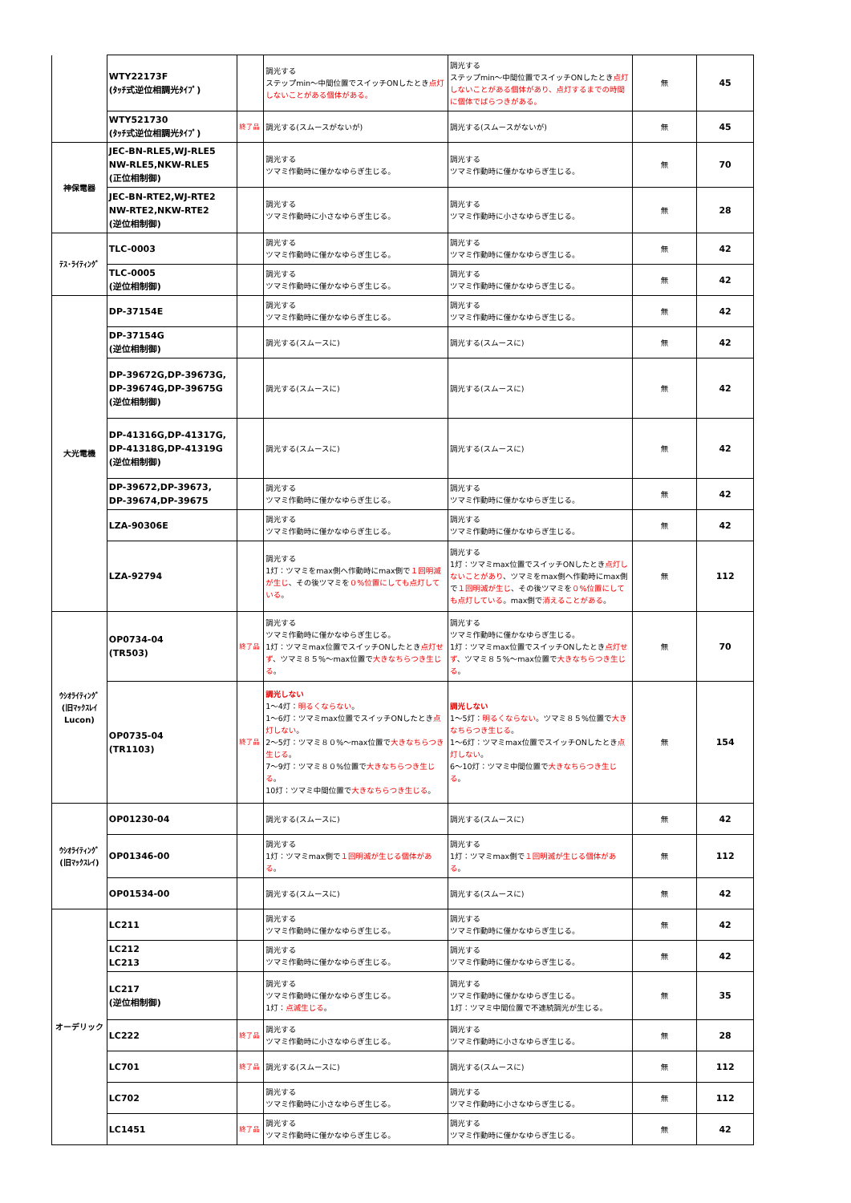| | WTY22173F (ﾀｯﾁ式逆位相調光ﾀｲﾌﾟ) | | 調光する ステップmin～中間位置でスイッチONしたとき 点灯しないことがある個体がある。 | 調光する ステップmin～中間位置でスイッチONしたとき 点灯しないことがある個体があり、点灯するまでの時間に個体でばらつきがある。 | 無 | 45 |
| | WTY521730 (ﾀｯﾁ式逆位相調光ﾀｲﾌﾟ) | 終了品 | 調光する(スムースがないが) | 調光する(スムースがないが) | 無 | 45 |
| 神保電器 | JEC-BN-RLE5,WJ-RLE5 NW-RLE5,NKW-RLE5 (正位相制御) | | 調光する ツマミ作動時に僅かなゆらぎ生じる。 | 調光する ツマミ作動時に僅かなゆらぎ生じる。 | 無 | 70 |
| | JEC-BN-RTE2,WJ-RTE2 NW-RTE2,NKW-RTE2 (逆位相制御) | | 調光する ツマミ作動時に小さなゆらぎ生じる。 | 調光する ツマミ作動時に小さなゆらぎ生じる。 | 無 | 28 |
| ﾃｽ･ﾗｲﾃｨﾝｸﾞ | TLC-0003 | | 調光する ツマミ作動時に僅かなゆらぎ生じる。 | 調光する ツマミ作動時に僅かなゆらぎ生じる。 | 無 | 42 |
| | TLC-0005 (逆位相制御) | | 調光する ツマミ作動時に僅かなゆらぎ生じる。 | 調光する ツマミ作動時に僅かなゆらぎ生じる。 | 無 | 42 |
| 大光電機 | DP-37154E | | 調光する ツマミ作動時に僅かなゆらぎ生じる。 | 調光する ツマミ作動時に僅かなゆらぎ生じる。 | 無 | 42 |
| | DP-37154G (逆位相制御) | | 調光する(スムースに) | 調光する(スムースに) | 無 | 42 |
| | DP-39672G,DP-39673G, DP-39674G,DP-39675G (逆位相制御) | | 調光する(スムースに) | 調光する(スムースに) | 無 | 42 |
| | DP-41316G,DP-41317G, DP-41318G,DP-41319G (逆位相制御) | | 調光する(スムースに) | 調光する(スムースに) | 無 | 42 |
| | DP-39672,DP-39673, DP-39674,DP-39675 | | 調光する ツマミ作動時に僅かなゆらぎ生じる。 | 調光する ツマミ作動時に僅かなゆらぎ生じる。 | 無 | 42 |
| | LZA-90306E | | 調光する ツマミ作動時に僅かなゆらぎ生じる。 | 調光する ツマミ作動時に僅かなゆらぎ生じる。 | 無 | 42 |
| | LZA-92794 | | 調光する 1灯：ツマミをmax側へ作動時にmax側で １回明滅が生じ 、その後ツマミを ０%位置にしても点灯している 。 | 調光する 1灯：ツマミmax位置でスイッチONしたとき 点灯しないことがあり 、ツマミをmax側へ作動時にmax側で １回明滅が生じ 、その後ツマミを ０%位置にしても点灯している 。max側で 消えることがある 。 | 無 | 112 |
| ｳｼｵﾗｲﾃｨﾝｸﾞ (旧ﾏｯｸｽﾚｲ Lucon) | OP0734-04 (TR503) | 終了品 | 調光する ツマミ作動時に僅かなゆらぎ生じる。 1灯：ツマミmax位置でスイッチONしたとき 点灯せず 、ツマミ８５%～max位置で 大きなちらつき生じる 。 | 調光する ツマミ作動時に僅かなゆらぎ生じる。 1灯：ツマミmax位置でスイッチONしたとき 点灯せず 、ツマミ８５%～max位置で 大きなちらつき生じる 。 | 無 | 70 |
| | OP0735-04 (TR1103) | 終了品 | 調光しない 1～4灯： 明るくならない 。 1～6灯：ツマミmax位置でスイッチONしたとき 点灯しない 。 2～5灯：ツマミ８０%～max位置で 大きなちらつき生じる 。 7～9灯：ツマミ８０%位置で 大きなちらつき生じる 。 10灯：ツマミ中間位置で 大きなちらつき生じる 。 | 調光しない 1～5灯： 明るくならない 。ツマミ８５%位置で 大きなちらつき生じる 。 1～6灯：ツマミmax位置でスイッチONしたとき 点灯しない 。 6～10灯：ツマミ中間位置で 大きなちらつき生じる 。 | 無 | 154 |
| ｳｼｵﾗｲﾃｨﾝｸﾞ (旧ﾏｯｸｽﾚｲ) | OP01230-04 | | 調光する(スムースに) | 調光する(スムースに) | 無 | 42 |
| | OP01346-00 | | 調光する 1灯：ツマミmax側で １回明滅が生じる個体がある 。 | 調光する 1灯：ツマミmax側で １回明滅が生じる個体がある 。 | 無 | 112 |
| | OP01534-00 | | 調光する(スムースに) | 調光する(スムースに) | 無 | 42 |
| オーデリック | LC211 | | 調光する ツマミ作動時に僅かなゆらぎ生じる。 | 調光する ツマミ作動時に僅かなゆらぎ生じる。 | 無 | 42 |
| | LC212 LC213 | | 調光する ツマミ作動時に僅かなゆらぎ生じる。 | 調光する ツマミ作動時に僅かなゆらぎ生じる。 | 無 | 42 |
| | LC217 (逆位相制御) | | 調光する ツマミ作動時に僅かなゆらぎ生じる。 1灯： 点滅生じる 。 | 調光する ツマミ作動時に僅かなゆらぎ生じる。 1灯：ツマミ中間位置で不連続調光が生じる。 | 無 | 35 |
| | LC222 | 終了品 | 調光する ツマミ作動時に小さなゆらぎ生じる。 | 調光する ツマミ作動時に小さなゆらぎ生じる。 | 無 | 28 |
| | LC701 | 終了品 | 調光する(スムースに) | 調光する(スムースに) | 無 | 112 |
| | LC702 | | 調光する ツマミ作動時に小さなゆらぎ生じる。 | 調光する ツマミ作動時に小さなゆらぎ生じる。 | 無 | 112 |
| | LC1451 | 終了品 | 調光する ツマミ作動時に僅かなゆらぎ生じる。 | 調光する ツマミ作動時に僅かなゆらぎ生じる。 | 無 | 42 |